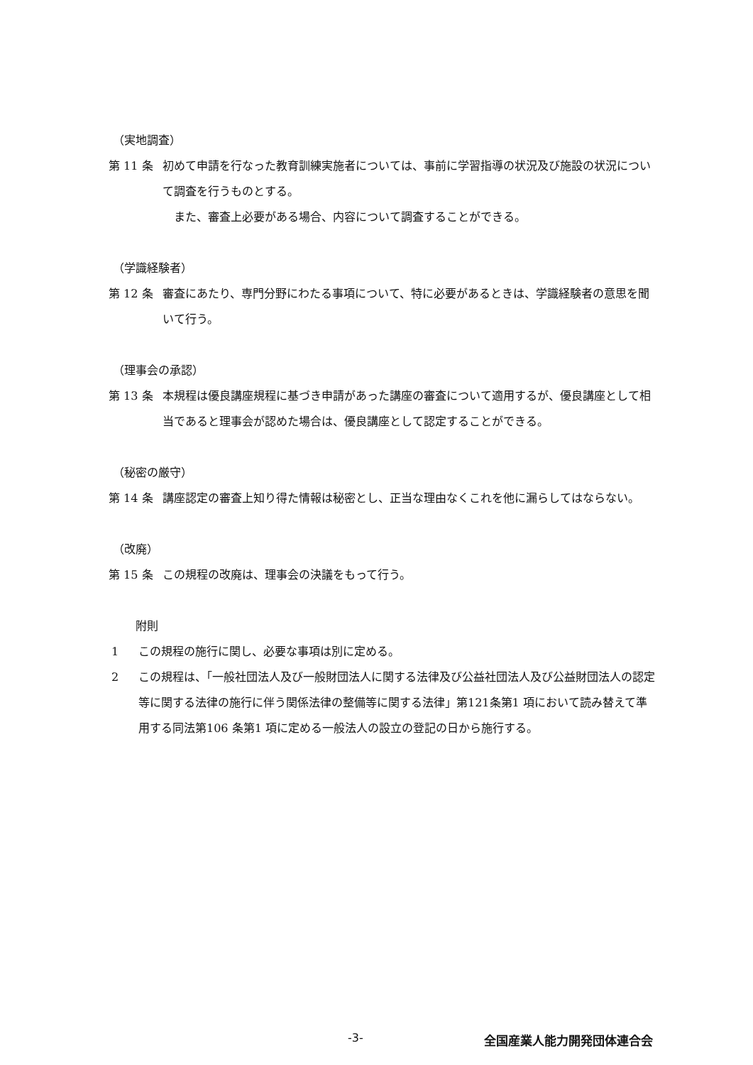（実地調査）
第 11 条 初めて申請を行なった教育訓練実施者については、事前に学習指導の状況及び施設の状況について調査を行うものとする。
また、審査上必要がある場合、内容について調査することができる。
（学識経験者）
第 12 条 審査にあたり、専門分野にわたる事項について、特に必要があるときは、学識経験者の意思を聞いて行う。
（理事会の承認）
第 13 条 本規程は優良講座規程に基づき申請があった講座の審査について適用するが、優良講座として相当であると理事会が認めた場合は、優良講座として認定することができる。
（秘密の厳守）
第 14 条 講座認定の審査上知り得た情報は秘密とし、正当な理由なくこれを他に漏らしてはならない。
（改廃）
第 15 条 この規程の改廃は、理事会の決議をもって行う。
附則
1 この規程の施行に関し、必要な事項は別に定める。
2 この規程は、「一般社団法人及び一般財団法人に関する法律及び公益社団法人及び公益財団法人の認定等に関する法律の施行に伴う関係法律の整備等に関する法律」第121条第1 項において読み替えて準用する同法第106 条第1 項に定める一般法人の設立の登記の日から施行する。
-3- 全国産業人能力開発団体連合会